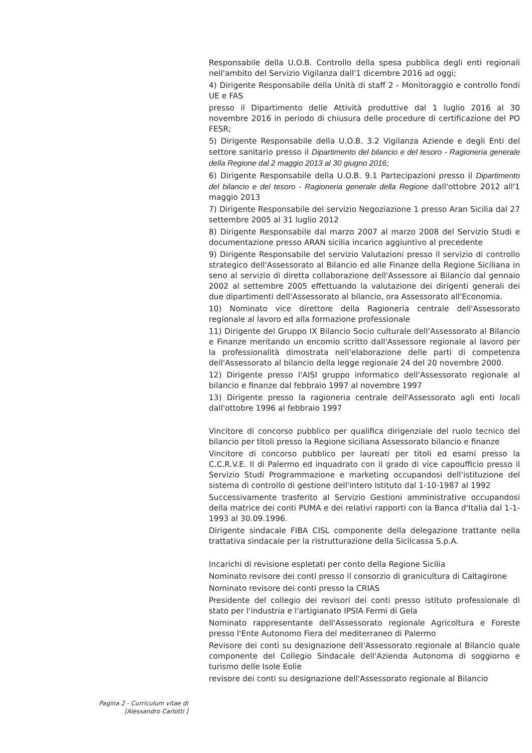Responsabile della U.O.B. Controllo della spesa pubblica degli enti regionali nell'ambito del Servizio Vigilanza dall'1 dicembre 2016 ad oggi;
4) Dirigente Responsabile della Unità di staff 2 - Monitoraggio e controllo fondi UE e FAS
presso il Dipartimento delle Attività produttive dal 1 luglio 2016 al 30 novembre 2016 in periodo di chiusura delle procedure di certificazione del PO FESR;
5) Dirigente Responsabile della U.O.B. 3.2 Vigilanza Aziende e degli Enti del settore sanitario presso il Dipartimento del bilancio e del tesoro - Ragioneria generale della Regione dal 2 maggio 2013 al 30 giugno 2016;
6) Dirigente Responsabile della U.O.B. 9.1 Partecipazioni presso il Dipartimento del bilancio e del tesoro - Ragioneria generale della Regione dall'ottobre 2012 all'1 maggio 2013
7) Dirigente Responsabile del servizio Negoziazione 1 presso Aran Sicilia dal 27 settembre 2005 al 31 luglio 2012
8) Dirigente Responsabile dal marzo 2007 al marzo 2008 del Servizio Studi e documentazione presso ARAN sicilia incarico aggiuntivo al precedente
9) Dirigente Responsabile del servizio Valutazioni presso il servizio di controllo strategico dell'Assessorato al Bilancio ed alle Finanze della Regione Siciliana in seno al servizio di diretta collaborazione dell'Assessore al Bilancio dal gennaio 2002 al settembre 2005 effettuando la valutazione dei dirigenti generali dei due dipartimenti dell'Assessorato al bilancio, ora Assessorato all'Economia.
10) Nominato vice direttore della Ragioneria centrale dell'Assessorato regionale al lavoro ed alla formazione professionale
11) Dirigente del Gruppo IX Bilancio Socio culturale dell'Assessorato al Bilancio e Finanze meritando un encomio scritto dall'Assessore regionale al lavoro per la professionalità dimostrata nell'elaborazione delle parti di competenza dell'Assessorato al bilancio della legge regionale 24 del 20 novembre 2000.
12) Dirigente presso l'AISI gruppo informatico dell'Assessorato regionale al bilancio e finanze dal febbraio 1997 al novembre 1997
13) Dirigente presso la ragioneria centrale dell'Assessorato agli enti locali dall'ottobre 1996 al febbraio 1997
Vincitore di concorso pubblico per qualifica dirigenziale del ruolo tecnico del bilancio per titoli presso la Regione siciliana Assessorato bilancio e finanze
Vincitore di concorso pubblico per laureati per titoli ed esami presso la C.C.R.V.E. II di Palermo ed inquadrato con il grado di vice capoufficio presso il Servizio Studi Programmazione e marketing occupandosi dell'istituzione del sistema di controllo di gestione dell'intero Istituto dal 1-10-1987 al 1992
Successivamente trasferito al Servizio Gestioni amministrative occupandosi della matrice dei conti PUMA e dei relativi rapporti con la Banca d'Italia dal 1-1-1993 al 30.09.1996.
Dirigente sindacale FIBA CISL componente della delegazione trattante nella trattativa sindacale per la ristrutturazione della Sicilcassa S.p.A.
Incarichi di revisione espletati per conto della Regione Sicilia
Nominato revisore dei conti presso il consorzio di granicultura di Caltagirone
Nominato revisore dei conti presso la CRIAS
Presidente del collegio dei revisori dei conti presso istituto professionale di stato per l'industria e l'artigianato IPSIA Fermi di Gela
Nominato rappresentante dell'Assessorato regionale Agricoltura e Foreste presso l'Ente Autonomo Fiera del mediterraneo di Palermo
Revisore dei conti su designazione dell'Assessorato regionale al Bilancio quale componente del Collegio Sindacale dell'Azienda Autonoma di soggiorno e turismo delle Isole Eolie
revisore dei conti su designazione dell'Assessorato regionale al Bilancio
Pagina 2 - Curriculum vitae di
[Alessandro Carlotti ]